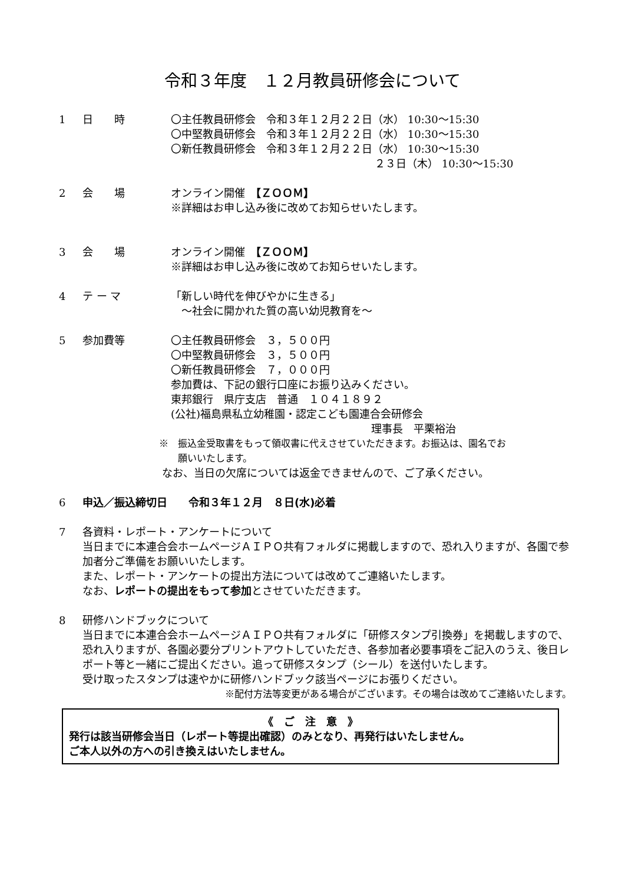令和３年度　１２月教員研修会について
1 日　　時 〇主任教員研修会　令和３年１２月２２日（水） 10:30～15:30
〇中堅教員研修会　令和３年１２月２２日（水） 10:30～15:30
〇新任教員研修会　令和３年１２月２２日（水） 10:30～15:30
２３日（木） 10:30～15:30
2 会　　場 オンライン開催　【ＺＯＯＭ】
※詳細はお申し込み後に改めてお知らせいたします。
3 会　　場 オンライン開催　【ＺＯＯＭ】
※詳細はお申し込み後に改めてお知らせいたします。
4 テ ー マ 「新しい時代を伸びやかに生きる」
　～社会に開かれた質の高い幼児教育を～
5 参加費等 〇主任教員研修会　３，５００円
〇中堅教員研修会　３，５００円
〇新任教員研修会　７，０００円
参加費は、下記の銀行口座にお振り込みください。
東邦銀行　県庁支店　普通　１０４１８９２
(公社)福島県私立幼稚園・認定こども園連合会研修会
理事長　平栗裕治
※　振込金受取書をもって領収書に代えさせていただきます。お振込は、園名でお
　　願いいたします。
なお、当日の欠席については返金できませんので、ご了承ください。
6 申込／振込締切日　　令和３年１２月　８日(水)必着
7 各資料・レポート・アンケートについて
当日までに本連合会ホームページＡＩＰＯ共有フォルダに掲載しますので、恐れ入りますが、各園で参加者分ご準備をお願いいたします。
また、レポート・アンケートの提出方法については改めてご連絡いたします。
なお、レポートの提出をもって参加とさせていただきます。
8 研修ハンドブックについて
当日までに本連合会ホームページＡＩＰＯ共有フォルダに「研修スタンプ引換券」を掲載しますので、恐れ入りますが、各園必要分プリントアウトしていただき、各参加者必要事項をご記入のうえ、後日レポート等と一緒にご提出ください。追って研修スタンプ（シール）を送付いたします。
受け取ったスタンプは速やかに研修ハンドブック該当ページにお張りください。
※配付方法等変更がある場合がございます。その場合は改めてご連絡いたします。
《　ご　注　意　》
発行は該当研修会当日（レポート等提出確認）のみとなり、再発行はいたしません。
ご本人以外の方への引き換えはいたしません。